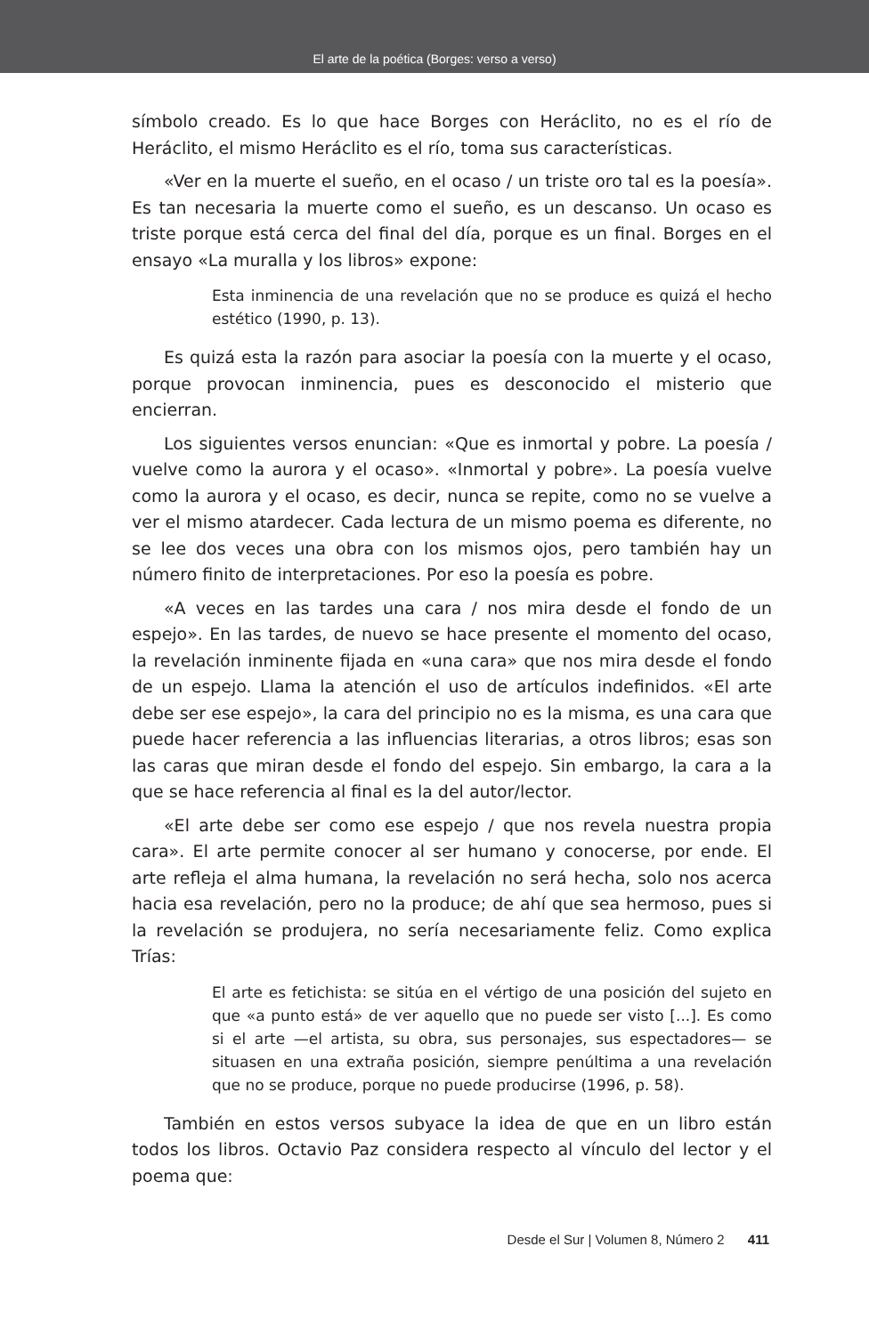El arte de la poética (Borges: verso a verso)
símbolo creado. Es lo que hace Borges con Heráclito, no es el río de Heráclito, el mismo Heráclito es el río, toma sus características.
«Ver en la muerte el sueño, en el ocaso / un triste oro tal es la poesía». Es tan necesaria la muerte como el sueño, es un descanso. Un ocaso es triste porque está cerca del final del día, porque es un final. Borges en el ensayo «La muralla y los libros» expone:
Esta inminencia de una revelación que no se produce es quizá el hecho estético (1990, p. 13).
Es quizá esta la razón para asociar la poesía con la muerte y el ocaso, porque provocan inminencia, pues es desconocido el misterio que encierran.
Los siguientes versos enuncian: «Que es inmortal y pobre. La poesía / vuelve como la aurora y el ocaso». «Inmortal y pobre». La poesía vuelve como la aurora y el ocaso, es decir, nunca se repite, como no se vuelve a ver el mismo atardecer. Cada lectura de un mismo poema es diferente, no se lee dos veces una obra con los mismos ojos, pero también hay un número finito de interpretaciones. Por eso la poesía es pobre.
«A veces en las tardes una cara / nos mira desde el fondo de un espejo». En las tardes, de nuevo se hace presente el momento del ocaso, la revelación inminente fijada en «una cara» que nos mira desde el fondo de un espejo. Llama la atención el uso de artículos indefinidos. «El arte debe ser ese espejo», la cara del principio no es la misma, es una cara que puede hacer referencia a las influencias literarias, a otros libros; esas son las caras que miran desde el fondo del espejo. Sin embargo, la cara a la que se hace referencia al final es la del autor/lector.
«El arte debe ser como ese espejo / que nos revela nuestra propia cara». El arte permite conocer al ser humano y conocerse, por ende. El arte refleja el alma humana, la revelación no será hecha, solo nos acerca hacia esa revelación, pero no la produce; de ahí que sea hermoso, pues si la revelación se produjera, no sería necesariamente feliz. Como explica Trías:
El arte es fetichista: se sitúa en el vértigo de una posición del sujeto en que «a punto está» de ver aquello que no puede ser visto [...]. Es como si el arte —el artista, su obra, sus personajes, sus espectadores— se situasen en una extraña posición, siempre penúltima a una revelación que no se produce, porque no puede producirse (1996, p. 58).
También en estos versos subyace la idea de que en un libro están todos los libros. Octavio Paz considera respecto al vínculo del lector y el poema que:
Desde el Sur | Volumen 8, Número 2 411